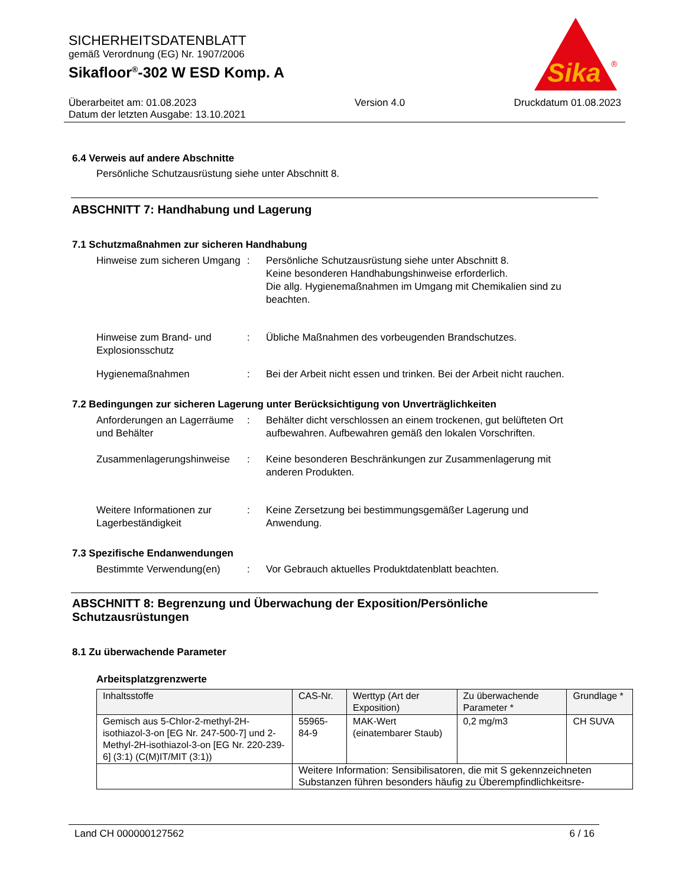SICHERHEITSDATENBLATT
gemäß Verordnung (EG) Nr. 1907/2006
Sikafloor<sup>®</sup>-302 W ESD Komp. A
Sika
®
Überarbeitet am: 01.08.2023
Datum der letzten Ausgabe: 13.10.2021
Version 4.0 Druckdatum 01.08.2023
6.4 Verweis auf andere Abschnitte
Persönliche Schutzausrüstung siehe unter Abschnitt 8.
ABSCHNITT 7: Handhabung und Lagerung
7.1 Schutzmaßnahmen zur sicheren Handhabung
Hinweise zum sicheren Umgang
: Persönliche Schutzausrüstung siehe unter Abschnitt 8.
Keine besonderen Handhabungshinweise erforderlich.
Die allg. Hygienemaßnahmen im Umgang mit Chemikalien sind zu beachten.
Hinweise zum Brand- und Explosionsschutz
: Übliche Maßnahmen des vorbeugenden Brandschutzes.
Hygienemaßnahmen : Bei der Arbeit nicht essen und trinken. Bei der Arbeit nicht rauchen.
7.2 Bedingungen zur sicheren Lagerung unter Berücksichtigung von Unverträglichkeiten
Anforderungen an Lagerräume und Behälter
: Behälter dicht verschlossen an einem trockenen, gut belüfteten Ort aufbewahren. Aufbewahren gemäß den lokalen Vorschriften.
Zusammenlagerungshinweise : Keine besonderen Beschränkungen zur Zusammenlagerung mit anderen Produkten.
Weitere Informationen zur Lagerbeständigkeit
: Keine Zersetzung bei bestimmungsgemäßer Lagerung und Anwendung.
7.3 Spezifische Endanwendungen
Bestimmte Verwendung(en) : Vor Gebrauch aktuelles Produktdatenblatt beachten.
ABSCHNITT 8: Begrenzung und Überwachung der Exposition/Persönliche Schutzausrüstungen
8.1 Zu überwachende Parameter
Arbeitsplatzgrenzwerte
| Inhaltsstoffe | CAS-Nr. | Werttyp (Art der Exposition) | Zu überwachende Parameter * | Grundlage * |
| --- | --- | --- | --- | --- |
| Gemisch aus 5-Chlor-2-methyl-2H-isothiazol-3-on [EG Nr. 247-500-7] und 2-Methyl-2H-isothiazol-3-on [EG Nr. 220-239-6] (3:1) (C(M)IT/MIT (3:1)) | 55965-84-9 | MAK-Wert (einatembarer Staub) | 0,2 mg/m3 | CH SUVA |
| | Weitere Information: Sensibilisatoren, die mit S gekennzeichneten Substanzen führen besonders häufig zu Überempfindlichkeitsre- | | | |
Land CH 000000127562 6 / 16